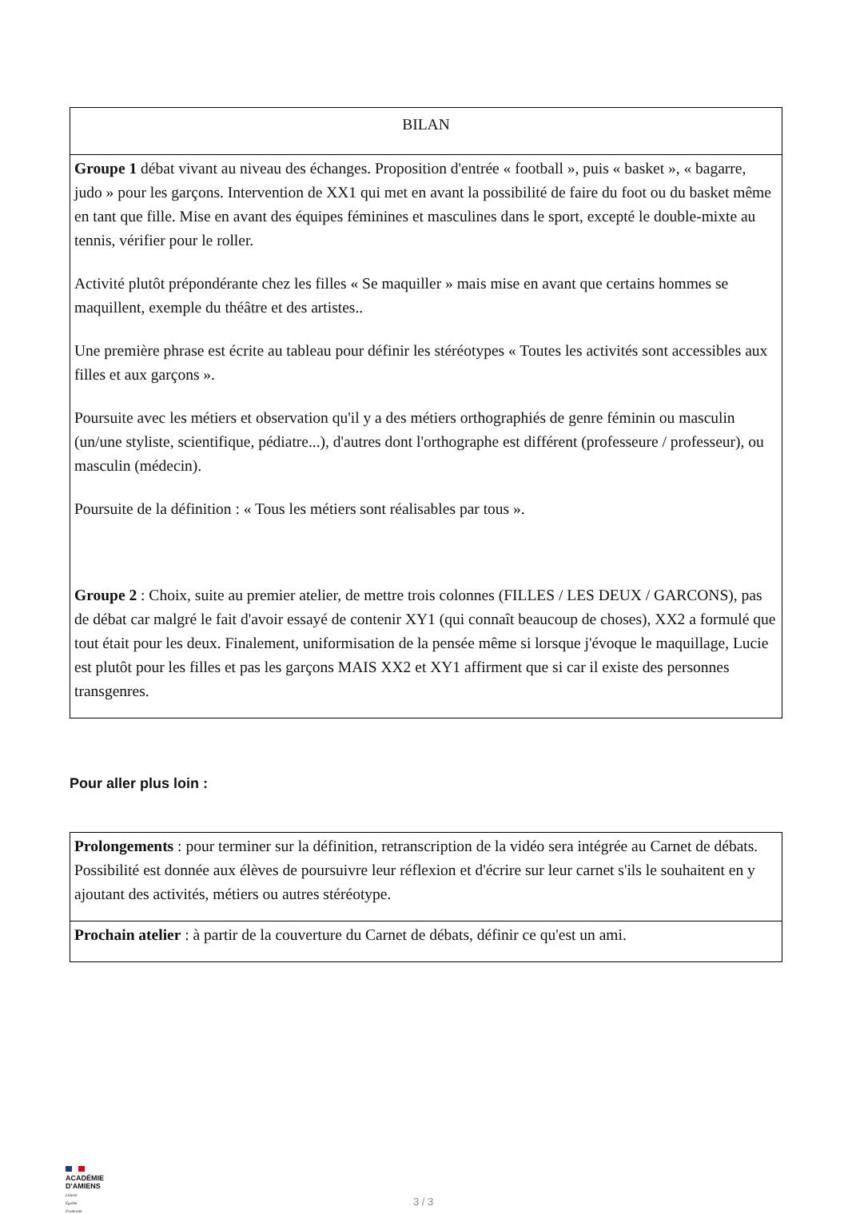| BILAN |
| Groupe 1 débat vivant au niveau des échanges. Proposition d'entrée « football », puis « basket », « bagarre, judo » pour les garçons. Intervention de XX1 qui met en avant la possibilité de faire du foot ou du basket même en tant que fille. Mise en avant des équipes féminines et masculines dans le sport, excepté le double-mixte au tennis, vérifier pour le roller. Activité plutôt prépondérante chez les filles « Se maquiller » mais mise en avant que certains hommes se maquillent, exemple du théâtre et des artistes.. Une première phrase est écrite au tableau pour définir les stéréotypes « Toutes les activités sont accessibles aux filles et aux garçons ». Poursuite avec les métiers et observation qu'il y a des métiers orthographiés de genre féminin ou masculin (un/une styliste, scientifique, pédiatre...), d'autres dont l'orthographe est différent (professeure / professeur), ou masculin (médecin). Poursuite de la définition : « Tous les métiers sont réalisables par tous ». Groupe 2 : Choix, suite au premier atelier, de mettre trois colonnes (FILLES / LES DEUX / GARCONS), pas de débat car malgré le fait d'avoir essayé de contenir XY1 (qui connaît beaucoup de choses), XX2 a formulé que tout était pour les deux. Finalement, uniformisation de la pensée même si lorsque j'évoque le maquillage, Lucie est plutôt pour les filles et pas les garçons MAIS XX2 et XY1 affirment que si car il existe des personnes transgenres. |
Pour aller plus loin :
| Prolongements : pour terminer sur la définition, retranscription de la vidéo sera intégrée au Carnet de débats. Possibilité est donnée aux élèves de poursuivre leur réflexion et d'écrire sur leur carnet s'ils le souhaitent en y ajoutant des activités, métiers ou autres stéréotype. |
| Prochain atelier : à partir de la couverture du Carnet de débats, définir ce qu'est un ami. |
ACADÉMIE
D'AMIENS
Liberté
Égalité
Fraternité
3 / 3